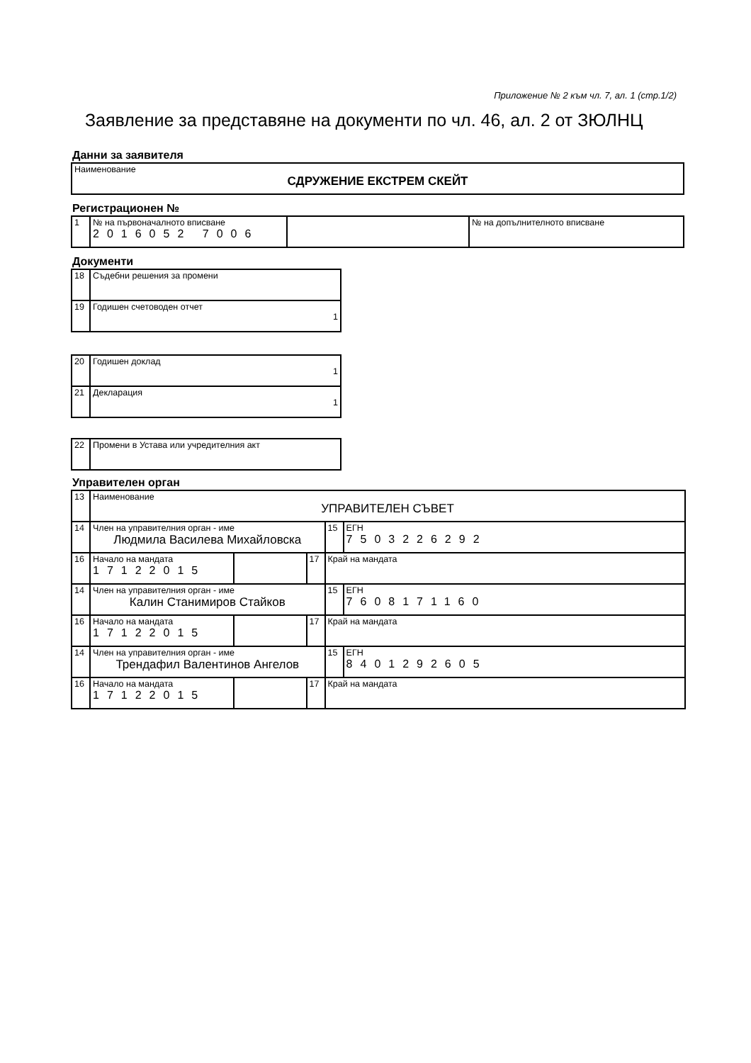Приложение № 2 към чл. 7, ал. 1 (стр.1/2)
Заявление за представяне на документи по чл. 46, ал. 2 от ЗЮЛНЦ
Данни за заявителя
| Наименование СДРУЖЕНИЕ ЕКСТРЕМ СКЕЙТ |
Регистрационен №
| 1 | № на първоначалното вписване 2016052 7006 | | № на допълнителното вписване |
Документи
| 18 | Съдебни решения за промени |
| 19 | Годишен счетоводен отчет 1 |
| 20 | Годишен доклад 1 |
| 21 | Декларация 1 |
| 22 | Промени в Устава или учредителния акт |
Управителен орган
| 13 | Наименование УПРАВИТЕЛЕН СЪВЕТ | | | | |
| 14 | Член на управителния орган - име Людмила Василева Михайловска | | | 15 | ЕГН 7503226292 |
| 16 | Начало на мандата 17122015 | | 17 | Край на мандата | |
| 14 | Член на управителния орган - име Калин Станимиров Стайков | | | 15 | ЕГН 7608171160 |
| 16 | Начало на мандата 17122015 | | 17 | Край на мандата | |
| 14 | Член на управителния орган - име Трендафил Валентинов Ангелов | | | 15 | ЕГН 8401292605 |
| 16 | Начало на мандата 17122015 | | 17 | Край на мандата | |